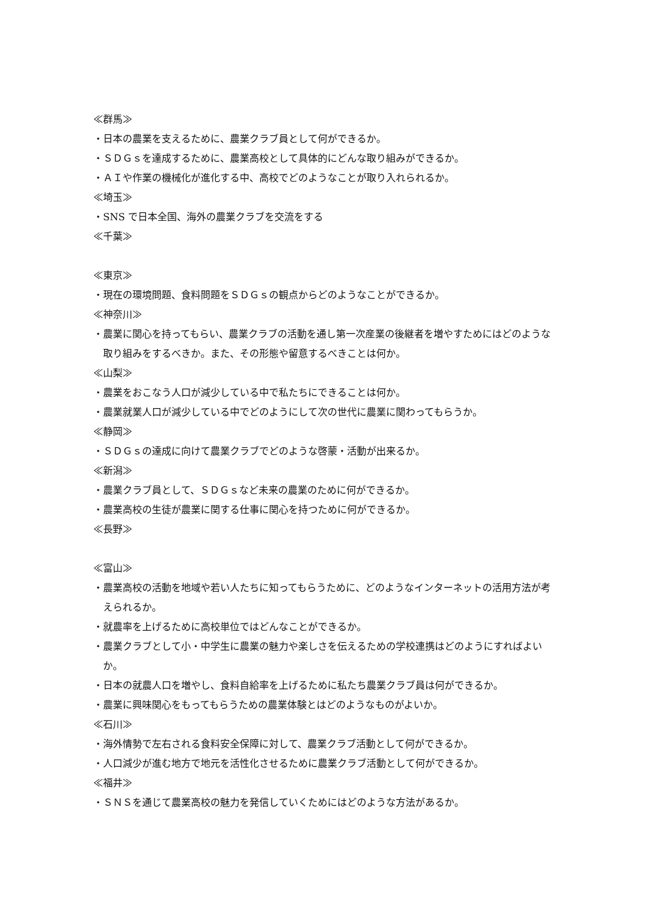≪群馬≫
・日本の農業を支えるために、農業クラブ員として何ができるか。
・ＳＤＧｓを達成するために、農業高校として具体的にどんな取り組みができるか。
・ＡＩや作業の機械化が進化する中、高校でどのようなことが取り入れられるか。
≪埼玉≫
・SNS で日本全国、海外の農業クラブを交流をする
≪千葉≫
≪東京≫
・現在の環境問題、食料問題をＳＤＧｓの観点からどのようなことができるか。
≪神奈川≫
・農業に関心を持ってもらい、農業クラブの活動を通し第一次産業の後継者を増やすためにはどのような取り組みをするべきか。また、その形態や留意するべきことは何か。
≪山梨≫
・農業をおこなう人口が減少している中で私たちにできることは何か。
・農業就業人口が減少している中でどのようにして次の世代に農業に関わってもらうか。
≪静岡≫
・ＳＤＧｓの達成に向けて農業クラブでどのような啓蒙・活動が出来るか。
≪新潟≫
・農業クラブ員として、ＳＤＧｓなど未来の農業のために何ができるか。
・農業高校の生徒が農業に関する仕事に関心を持つために何ができるか。
≪長野≫
≪富山≫
・農業高校の活動を地域や若い人たちに知ってもらうために、どのようなインターネットの活用方法が考えられるか。
・就農率を上げるために高校単位ではどんなことができるか。
・農業クラブとして小・中学生に農業の魅力や楽しさを伝えるための学校連携はどのようにすればよいか。
・日本の就農人口を増やし、食料自給率を上げるために私たち農業クラブ員は何ができるか。
・農業に興味関心をもってもらうための農業体験とはどのようなものがよいか。
≪石川≫
・海外情勢で左右される食料安全保障に対して、農業クラブ活動として何ができるか。
・人口減少が進む地方で地元を活性化させるために農業クラブ活動として何ができるか。
≪福井≫
・ＳＮＳを通じて農業高校の魅力を発信していくためにはどのような方法があるか。